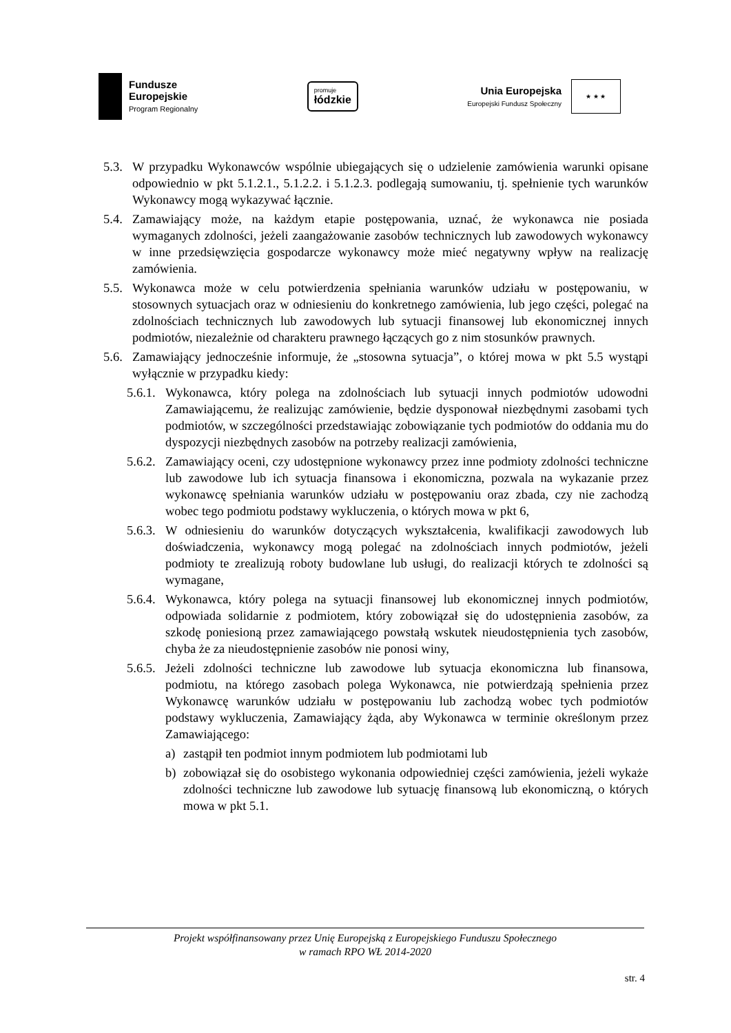Fundusze
Europejskie
Program Regionalny
promuje
łódzkie
Unia Europejska
Europejski Fundusz Społeczny
★ ★ ★
5.3. W przypadku Wykonawców wspólnie ubiegających się o udzielenie zamówienia warunki opisane odpowiednio w pkt 5.1.2.1., 5.1.2.2. i 5.1.2.3. podlegają sumowaniu, tj. spełnienie tych warunków Wykonawcy mogą wykazywać łącznie.
5.4. Zamawiający może, na każdym etapie postępowania, uznać, że wykonawca nie posiada wymaganych zdolności, jeżeli zaangażowanie zasobów technicznych lub zawodowych wykonawcy w inne przedsięwzięcia gospodarcze wykonawcy może mieć negatywny wpływ na realizację zamówienia.
5.5. Wykonawca może w celu potwierdzenia spełniania warunków udziału w postępowaniu, w stosownych sytuacjach oraz w odniesieniu do konkretnego zamówienia, lub jego części, polegać na zdolnościach technicznych lub zawodowych lub sytuacji finansowej lub ekonomicznej innych podmiotów, niezależnie od charakteru prawnego łączących go z nim stosunków prawnych.
5.6. Zamawiający jednocześnie informuje, że „stosowna sytuacja”, o której mowa w pkt 5.5 wystąpi wyłącznie w przypadku kiedy:
5.6.1. Wykonawca, który polega na zdolnościach lub sytuacji innych podmiotów udowodni Zamawiającemu, że realizując zamówienie, będzie dysponował niezbędnymi zasobami tych podmiotów, w szczególności przedstawiając zobowiązanie tych podmiotów do oddania mu do dyspozycji niezbędnych zasobów na potrzeby realizacji zamówienia,
5.6.2. Zamawiający oceni, czy udostępnione wykonawcy przez inne podmioty zdolności techniczne lub zawodowe lub ich sytuacja finansowa i ekonomiczna, pozwala na wykazanie przez wykonawcę spełniania warunków udziału w postępowaniu oraz zbada, czy nie zachodzą wobec tego podmiotu podstawy wykluczenia, o których mowa w pkt 6,
5.6.3. W odniesieniu do warunków dotyczących wykształcenia, kwalifikacji zawodowych lub doświadczenia, wykonawcy mogą polegać na zdolnościach innych podmiotów, jeżeli podmioty te zrealizują roboty budowlane lub usługi, do realizacji których te zdolności są wymagane,
5.6.4. Wykonawca, który polega na sytuacji finansowej lub ekonomicznej innych podmiotów, odpowiada solidarnie z podmiotem, który zobowiązał się do udostępnienia zasobów, za szkodę poniesioną przez zamawiającego powstałą wskutek nieudostępnienia tych zasobów, chyba że za nieudostępnienie zasobów nie ponosi winy,
5.6.5. Jeżeli zdolności techniczne lub zawodowe lub sytuacja ekonomiczna lub finansowa, podmiotu, na którego zasobach polega Wykonawca, nie potwierdzają spełnienia przez Wykonawcę warunków udziału w postępowaniu lub zachodzą wobec tych podmiotów podstawy wykluczenia, Zamawiający żąda, aby Wykonawca w terminie określonym przez Zamawiającego:
a) zastąpił ten podmiot innym podmiotem lub podmiotami lub
b) zobowiązał się do osobistego wykonania odpowiedniej części zamówienia, jeżeli wykaże zdolności techniczne lub zawodowe lub sytuację finansową lub ekonomiczną, o których mowa w pkt 5.1.
Projekt współfinansowany przez Unię Europejską z Europejskiego Funduszu Społecznego
w ramach RPO WŁ 2014-2020
str. 4